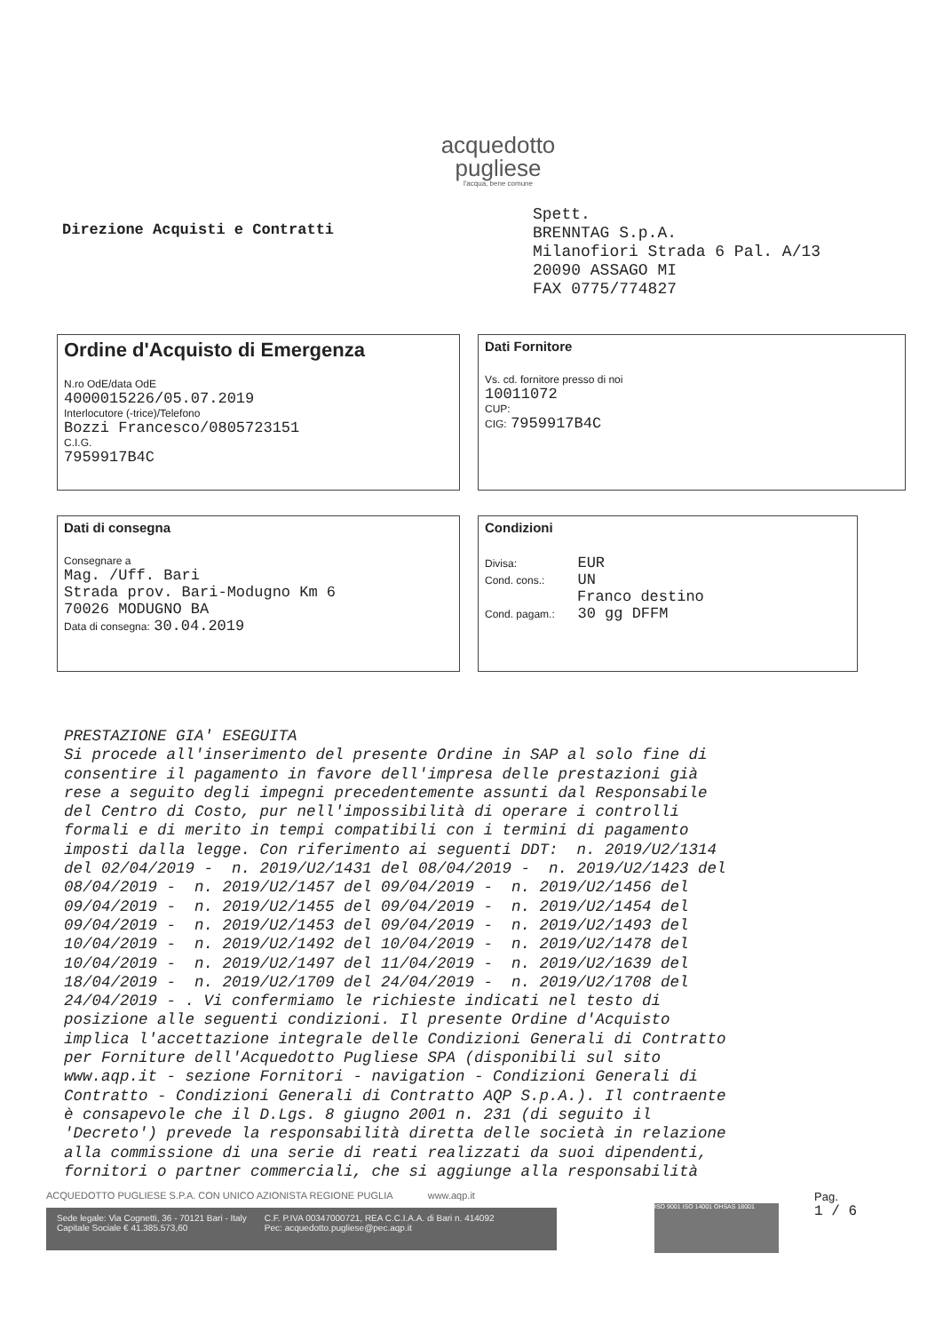acquedotto
pugliese
l'acqua, bene comune
Direzione Acquisti e Contratti
Spett.
BRENNTAG S.p.A.
Milanofiori Strada 6 Pal. A/13
20090 ASSAGO MI
FAX 0775/774827
Ordine d'Acquisto di Emergenza
N.ro OdE/data OdE
4000015226/05.07.2019
Interlocutore (-trice)/Telefono
Bozzi Francesco/0805723151
C.I.G.
7959917B4C
Dati Fornitore
Vs. cd. fornitore presso di noi
10011072
CUP:
CIG: 7959917B4C
Dati di consegna
Consegnare a
Mag. /Uff. Bari
Strada prov. Bari-Modugno Km 6
70026 MODUGNO BA
Data di consegna: 30.04.2019
Condizioni
Divisa: EUR
Cond. cons.: UN
Franco destino
Cond. pagam.: 30 gg DFFM
PRESTAZIONE GIA' ESEGUITA Si procede all'inserimento del presente Ordine in SAP al solo fine di consentire il pagamento in favore dell'impresa delle prestazioni già rese a seguito degli impegni precedentemente assunti dal Responsabile del Centro di Costo, pur nell'impossibilità di operare i controlli formali e di merito in tempi compatibili con i termini di pagamento imposti dalla legge. Con riferimento ai seguenti DDT: n. 2019/U2/1314 del 02/04/2019 - n. 2019/U2/1431 del 08/04/2019 - n. 2019/U2/1423 del 08/04/2019 - n. 2019/U2/1457 del 09/04/2019 - n. 2019/U2/1456 del 09/04/2019 - n. 2019/U2/1455 del 09/04/2019 - n. 2019/U2/1454 del 09/04/2019 - n. 2019/U2/1453 del 09/04/2019 - n. 2019/U2/1493 del 10/04/2019 - n. 2019/U2/1492 del 10/04/2019 - n. 2019/U2/1478 del 10/04/2019 - n. 2019/U2/1497 del 11/04/2019 - n. 2019/U2/1639 del 18/04/2019 - n. 2019/U2/1709 del 24/04/2019 - n. 2019/U2/1708 del 24/04/2019 - . Vi confermiamo le richieste indicati nel testo di posizione alle seguenti condizioni. Il presente Ordine d'Acquisto implica l'accettazione integrale delle Condizioni Generali di Contratto per Forniture dell'Acquedotto Pugliese SPA (disponibili sul sito www.aqp.it - sezione Fornitori - navigation - Condizioni Generali di Contratto - Condizioni Generali di Contratto AQP S.p.A.). Il contraente è consapevole che il D.Lgs. 8 giugno 2001 n. 231 (di seguito il 'Decreto') prevede la responsabilità diretta delle società in relazione alla commissione di una serie di reati realizzati da suoi dipendenti, fornitori o partner commerciali, che si aggiunge alla responsabilità
ACQUEDOTTO PUGLIESE S.P.A. CON UNICO AZIONISTA REGIONE PUGLIA www.aqp.it
Sede legale: Via Cognetti, 36 - 70121 Bari - Italy
Capitale Sociale € 41.385.573,60
C.F. P.IVA 00347000721, REA C.C.I.A.A. di Bari n. 414092
Pec: acquedotto.pugliese@pec.aqp.it
ISO 9001 ISO 14001 OHSAS 18001
Pag.
1 / 6